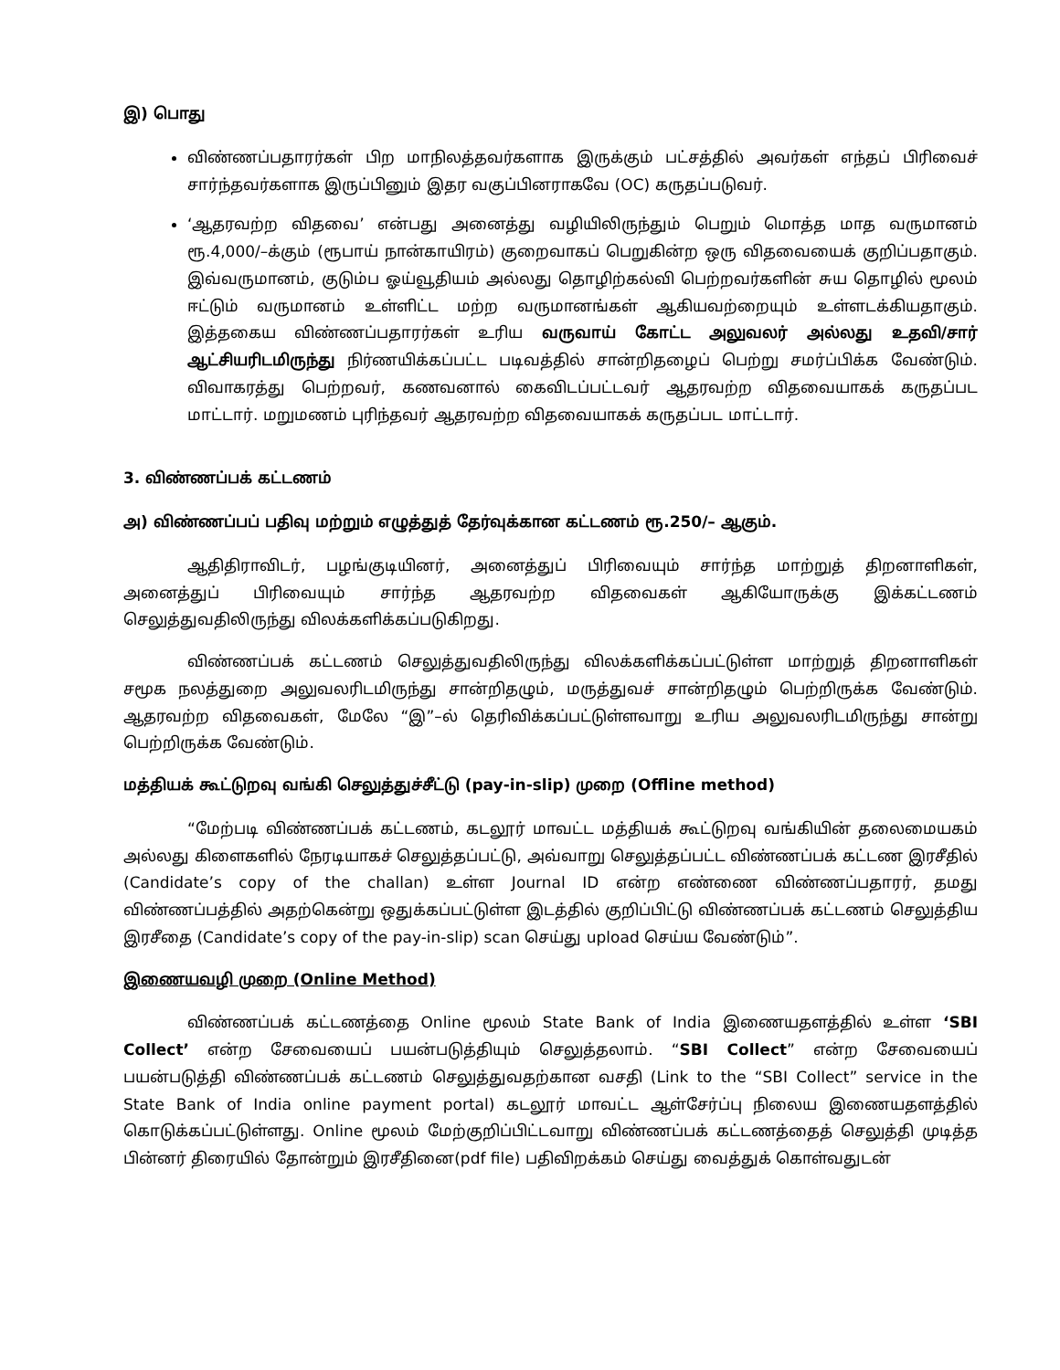இ) பொது
விண்ணப்பதாரர்கள் பிற மாநிலத்தவர்களாக இருக்கும் பட்சத்தில் அவர்கள் எந்தப் பிரிவைச் சார்ந்தவர்களாக இருப்பினும் இதர வகுப்பினராகவே (OC) கருதப்படுவர்.
‘ஆதரவற்ற விதவை’ என்பது அனைத்து வழியிலிருந்தும் பெறும் மொத்த மாத வருமானம் ரூ.4,000/–க்கும் (ரூபாய் நான்காயிரம்) குறைவாகப் பெறுகின்ற ஒரு விதவையைக் குறிப்பதாகும். இவ்வருமானம், குடும்ப ஓய்வூதியம் அல்லது தொழிற்கல்வி பெற்றவர்களின் சுய தொழில் மூலம் ஈட்டும் வருமானம் உள்ளிட்ட மற்ற வருமானங்கள் ஆகியவற்றையும் உள்ளடக்கியதாகும். இத்தகைய விண்ணப்பதாரர்கள் உரிய வருவாய் கோட்ட அலுவலர் அல்லது உதவி/சார் ஆட்சியரிடமிருந்து நிர்ணயிக்கப்பட்ட படிவத்தில் சான்றிதழைப் பெற்று சமர்ப்பிக்க வேண்டும். விவாகரத்து பெற்றவர், கணவனால் கைவிடப்பட்டவர் ஆதரவற்ற விதவையாகக் கருதப்பட மாட்டார். மறுமணம் புரிந்தவர் ஆதரவற்ற விதவையாகக் கருதப்பட மாட்டார்.
3. விண்ணப்பக் கட்டணம்
அ) விண்ணப்பப் பதிவு மற்றும் எழுத்துத் தேர்வுக்கான கட்டணம் ரூ.250/– ஆகும்.
ஆதிதிராவிடர், பழங்குடியினர், அனைத்துப் பிரிவையும் சார்ந்த மாற்றுத் திறனாளிகள், அனைத்துப் பிரிவையும் சார்ந்த ஆதரவற்ற விதவைகள் ஆகியோருக்கு இக்கட்டணம் செலுத்துவதிலிருந்து விலக்களிக்கப்படுகிறது.
விண்ணப்பக் கட்டணம் செலுத்துவதிலிருந்து விலக்களிக்கப்பட்டுள்ள மாற்றுத் திறனாளிகள் சமூக நலத்துறை அலுவலரிடமிருந்து சான்றிதழும், மருத்துவச் சான்றிதழும் பெற்றிருக்க வேண்டும். ஆதரவற்ற விதவைகள், மேலே “இ”–ல் தெரிவிக்கப்பட்டுள்ளவாறு உரிய அலுவலரிடமிருந்து சான்று பெற்றிருக்க வேண்டும்.
மத்தியக் கூட்டுறவு வங்கி செலுத்துச்சீட்டு (pay-in-slip) முறை (Offline method)
“மேற்படி விண்ணப்பக் கட்டணம், கடலூர் மாவட்ட மத்தியக் கூட்டுறவு வங்கியின் தலைமையகம் அல்லது கிளைகளில் நேரடியாகச் செலுத்தப்பட்டு, அவ்வாறு செலுத்தப்பட்ட விண்ணப்பக் கட்டண இரசீதில் (Candidate’s copy of the challan) உள்ள Journal ID என்ற எண்ணை விண்ணப்பதாரர், தமது விண்ணப்பத்தில் அதற்கென்று ஒதுக்கப்பட்டுள்ள இடத்தில் குறிப்பிட்டு விண்ணப்பக் கட்டணம் செலுத்திய இரசீதை (Candidate’s copy of the pay-in-slip) scan செய்து upload செய்ய வேண்டும்”.
இணையவழி முறை (Online Method)
விண்ணப்பக் கட்டணத்தை Online மூலம் State Bank of India இணையதளத்தில் உள்ள ‘SBI Collect’ என்ற சேவையைப் பயன்படுத்தியும் செலுத்தலாம். “SBI Collect” என்ற சேவையைப் பயன்படுத்தி விண்ணப்பக் கட்டணம் செலுத்துவதற்கான வசதி (Link to the “SBI Collect” service in the State Bank of India online payment portal) கடலூர் மாவட்ட ஆள்சேர்ப்பு நிலைய இணையதளத்தில் கொடுக்கப்பட்டுள்ளது. Online மூலம் மேற்குறிப்பிட்டவாறு விண்ணப்பக் கட்டணத்தைத் செலுத்தி முடித்த பின்னர் திரையில் தோன்றும் இரசீதினை(pdf file) பதிவிறக்கம் செய்து வைத்துக் கொள்வதுடன்